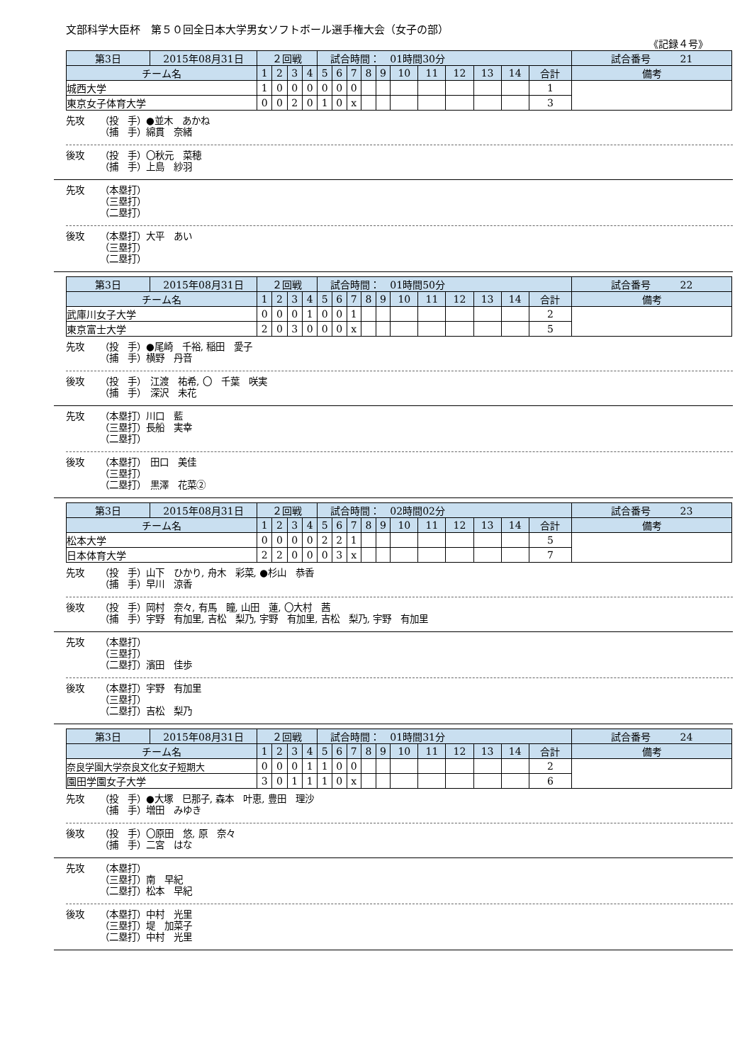文部科学大臣杯　第５０回全日本大学男女ソフトボール選手権大会（女子の部）
《記録４号》
| 第3日 | 2015年08月31日 | ２回戦 | | | | 試合時間： 01時間30分 | | | | | | | | | | | 試合番号 21 |
| チーム名 | | 1 | 2 | 3 | 4 | 5 | 6 | 7 | 8 | 9 | 10 | 11 | 12 | 13 | 14 | 合計 | 備考 |
| 城西大学 | | 1 | 0 | 0 | 0 | 0 | 0 | 0 | | | | | | | | 1 | |
| 東京女子体育大学 | | 0 | 0 | 2 | 0 | 1 | 0 | x | | | | | | | | 3 | |
先攻 （投　手）●並木　あかね
（捕　手）綿貫　奈緒
後攻 （投　手）〇秋元　菜穂
（捕　手）上島　紗羽
先攻 （本塁打）
（三塁打）
（二塁打）
後攻 （本塁打）大平　あい
（三塁打）
（二塁打）
| 第3日 | 2015年08月31日 | ２回戦 | | | | 試合時間： 01時間50分 | | | | | | | | | | | 試合番号 22 |
| チーム名 | | 1 | 2 | 3 | 4 | 5 | 6 | 7 | 8 | 9 | 10 | 11 | 12 | 13 | 14 | 合計 | 備考 |
| 武庫川女子大学 | | 0 | 0 | 0 | 1 | 0 | 0 | 1 | | | | | | | | 2 | |
| 東京富士大学 | | 2 | 0 | 3 | 0 | 0 | 0 | x | | | | | | | | 5 | |
先攻 （投　手）●尾崎　千裕, 稲田　愛子
（捕　手）横野　丹音
後攻 （投　手）　江渡　祐希, 〇　千葉　咲実
（捕　手）　深沢　未花
先攻 （本塁打）川口　藍
（三塁打）長船　実幸
（二塁打）
後攻 （本塁打）　田口　美佳
（三塁打）
（二塁打）　黒澤　花菜②
| 第3日 | 2015年08月31日 | ２回戦 | | | | 試合時間： 02時間02分 | | | | | | | | | | | 試合番号 23 |
| チーム名 | | 1 | 2 | 3 | 4 | 5 | 6 | 7 | 8 | 9 | 10 | 11 | 12 | 13 | 14 | 合計 | 備考 |
| 松本大学 | | 0 | 0 | 0 | 0 | 2 | 2 | 1 | | | | | | | | 5 | |
| 日本体育大学 | | 2 | 2 | 0 | 0 | 0 | 3 | x | | | | | | | | 7 | |
先攻 （投　手）山下　ひかり, 舟木　彩菜, ●杉山　恭香
（捕　手）早川　涼香
後攻 （投　手）岡村　奈々, 有馬　瞳, 山田　蓮, 〇大村　茜
（捕　手）宇野　有加里, 吉松　梨乃, 宇野　有加里, 吉松　梨乃, 宇野　有加里
先攻 （本塁打）
（三塁打）
（二塁打）濱田　佳歩
後攻 （本塁打）宇野　有加里
（三塁打）
（二塁打）吉松　梨乃
| 第3日 | 2015年08月31日 | ２回戦 | | | | 試合時間： 01時間31分 | | | | | | | | | | | 試合番号 24 |
| チーム名 | | 1 | 2 | 3 | 4 | 5 | 6 | 7 | 8 | 9 | 10 | 11 | 12 | 13 | 14 | 合計 | 備考 |
| 奈良学園大学奈良文化女子短期大 | | 0 | 0 | 0 | 1 | 1 | 0 | 0 | | | | | | | | 2 | |
| 園田学園女子大学 | | 3 | 0 | 1 | 1 | 1 | 0 | x | | | | | | | | 6 | |
先攻 （投　手）●大塚　巳那子, 森本　叶恵, 豊田　理沙
（捕　手）増田　みゆき
後攻 （投　手）〇原田　悠, 原　奈々
（捕　手）二宮　はな
先攻 （本塁打）
（三塁打）南　早紀
（二塁打）松本　早紀
後攻 （本塁打）中村　光里
（三塁打）堤　加菜子
（二塁打）中村　光里